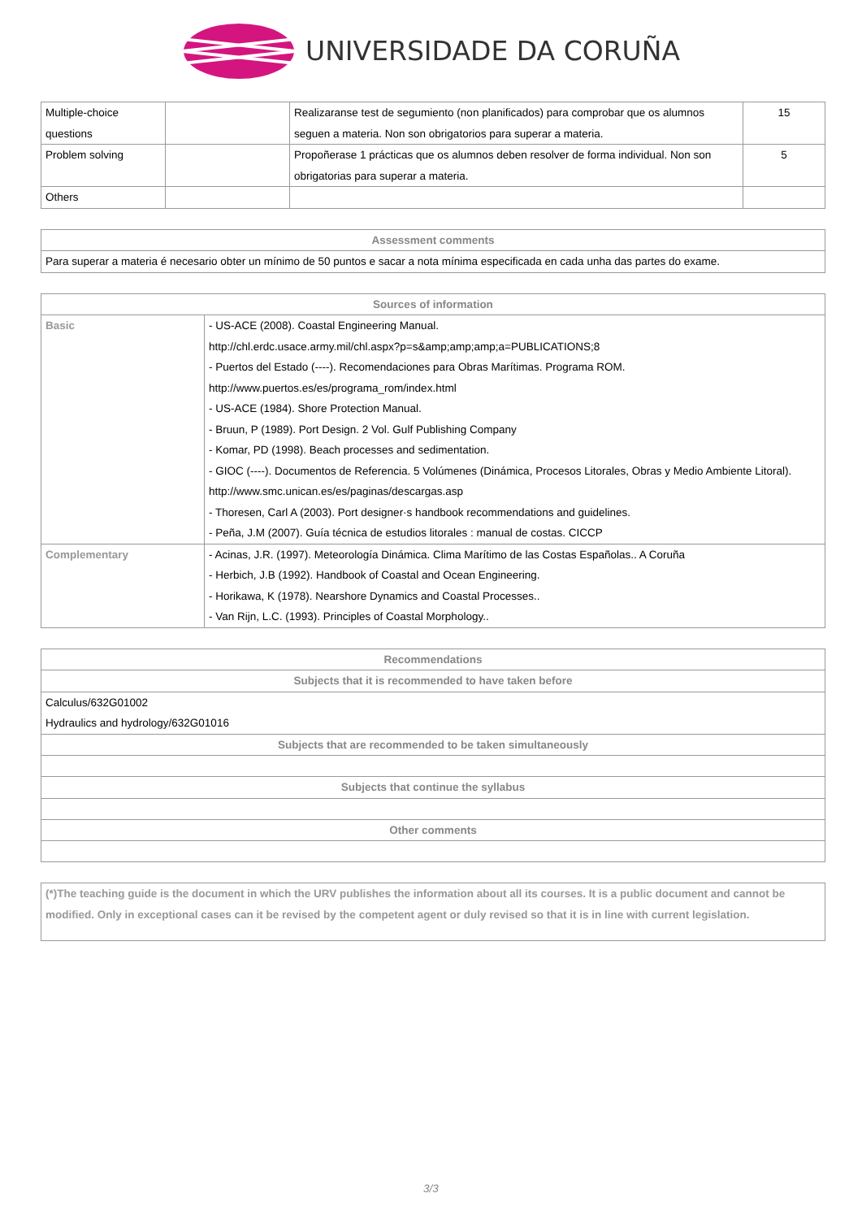UNIVERSIDADE DA CORUÑA
| Multiple-choice questions | | Realizaranse test de segumiento (non planificados) para comprobar que os alumnos seguen a materia. Non son obrigatorios para superar a materia. | 15 |
| Problem solving | | Propoñerase 1 prácticas que os alumnos deben resolver de forma individual. Non son obrigatorias para superar a materia. | 5 |
| Others | | | |
| Assessment comments |
| --- |
| Para superar a materia é necesario obter un mínimo de 50 puntos e sacar a nota mínima especificada en cada unha das partes do exame. |
| Sources of information | |
| --- | --- |
| Basic | - US-ACE (2008). Coastal Engineering Manual. http://chl.erdc.usace.army.mil/chl.aspx?p=s&amp;amp;amp;a=PUBLICATIONS;8 - Puertos del Estado (----). Recomendaciones para Obras Marítimas. Programa ROM. http://www.puertos.es/es/programa_rom/index.html - US-ACE (1984). Shore Protection Manual. - Bruun, P (1989). Port Design. 2 Vol. Gulf Publishing Company - Komar, PD (1998). Beach processes and sedimentation. - GIOC (----). Documentos de Referencia. 5 Volúmenes (Dinámica, Procesos Litorales, Obras y Medio Ambiente Litoral). http://www.smc.unican.es/es/paginas/descargas.asp - Thoresen, Carl A (2003). Port designer·s handbook recommendations and guidelines. - Peña, J.M (2007). Guía técnica de estudios litorales : manual de costas. CICCP |
| Complementary | - Acinas, J.R. (1997). Meteorología Dinámica. Clima Marítimo de las Costas Españolas.. A Coruña - Herbich, J.B (1992). Handbook of Coastal and Ocean Engineering. - Horikawa, K (1978). Nearshore Dynamics and Coastal Processes.. - Van Rijn, L.C. (1993). Principles of Coastal Morphology.. |
| Recommendations |
| --- |
| Subjects that it is recommended to have taken before |
| Calculus/632G01002 Hydraulics and hydrology/632G01016 |
| Subjects that are recommended to be taken simultaneously |
| Subjects that continue the syllabus |
| Other comments |
| (*)The teaching guide is the document in which the URV publishes the information about all its courses. It is a public document and cannot be modified. Only in exceptional cases can it be revised by the competent agent or duly revised so that it is in line with current legislation. |
3/3